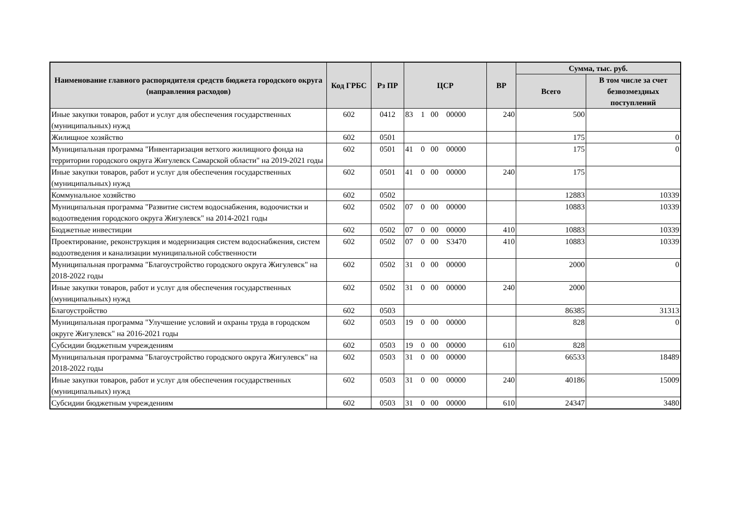| Наименование главного распорядителя средств бюджета городского округа (направления расходов) | Код ГРБС | Рз ПР | ЦСР | ВР | Сумма, тыс. руб. | |
| --- | --- | --- | --- | --- | --- | --- |
| | | | | | Всего | В том числе за счет безвозмездных поступлений |
| Иные закупки товаров, работ и услуг для обеспечения государственных (муниципальных) нужд | 602 | 0412 | 83 1 00 00000 | 240 | 500 | |
| Жилищное хозяйство | 602 | 0501 | | | 175 | 0 |
| Муниципальная программа "Инвентаризация ветхого жилищного фонда на территории городского округа Жигулевск Самарской области" на 2019-2021 годы | 602 | 0501 | 41 0 00 00000 | | 175 | 0 |
| Иные закупки товаров, работ и услуг для обеспечения государственных (муниципальных) нужд | 602 | 0501 | 41 0 00 00000 | 240 | 175 | |
| Коммунальное хозяйство | 602 | 0502 | | | 12883 | 10339 |
| Муниципальная программа "Развитие систем водоснабжения, водоочистки и водоотведения городского округа Жигулевск" на 2014-2021 годы | 602 | 0502 | 07 0 00 00000 | | 10883 | 10339 |
| Бюджетные инвестиции | 602 | 0502 | 07 0 00 00000 | 410 | 10883 | 10339 |
| Проектирование, реконструкция и модернизация систем водоснабжения, систем водоотведения и канализации муниципальной собственности | 602 | 0502 | 07 0 00 S3470 | 410 | 10883 | 10339 |
| Муниципальная программа "Благоустройство городского округа Жигулевск" на 2018-2022 годы | 602 | 0502 | 31 0 00 00000 | | 2000 | 0 |
| Иные закупки товаров, работ и услуг для обеспечения государственных (муниципальных) нужд | 602 | 0502 | 31 0 00 00000 | 240 | 2000 | |
| Благоустройство | 602 | 0503 | | | 86385 | 31313 |
| Муниципальная программа "Улучшение условий и охраны труда в городском округе Жигулевск" на 2016-2021 годы | 602 | 0503 | 19 0 00 00000 | | 828 | 0 |
| Субсидии бюджетным учреждениям | 602 | 0503 | 19 0 00 00000 | 610 | 828 | |
| Муниципальная программа "Благоустройство городского округа Жигулевск" на 2018-2022 годы | 602 | 0503 | 31 0 00 00000 | | 66533 | 18489 |
| Иные закупки товаров, работ и услуг для обеспечения государственных (муниципальных) нужд | 602 | 0503 | 31 0 00 00000 | 240 | 40186 | 15009 |
| Субсидии бюджетным учреждениям | 602 | 0503 | 31 0 00 00000 | 610 | 24347 | 3480 |